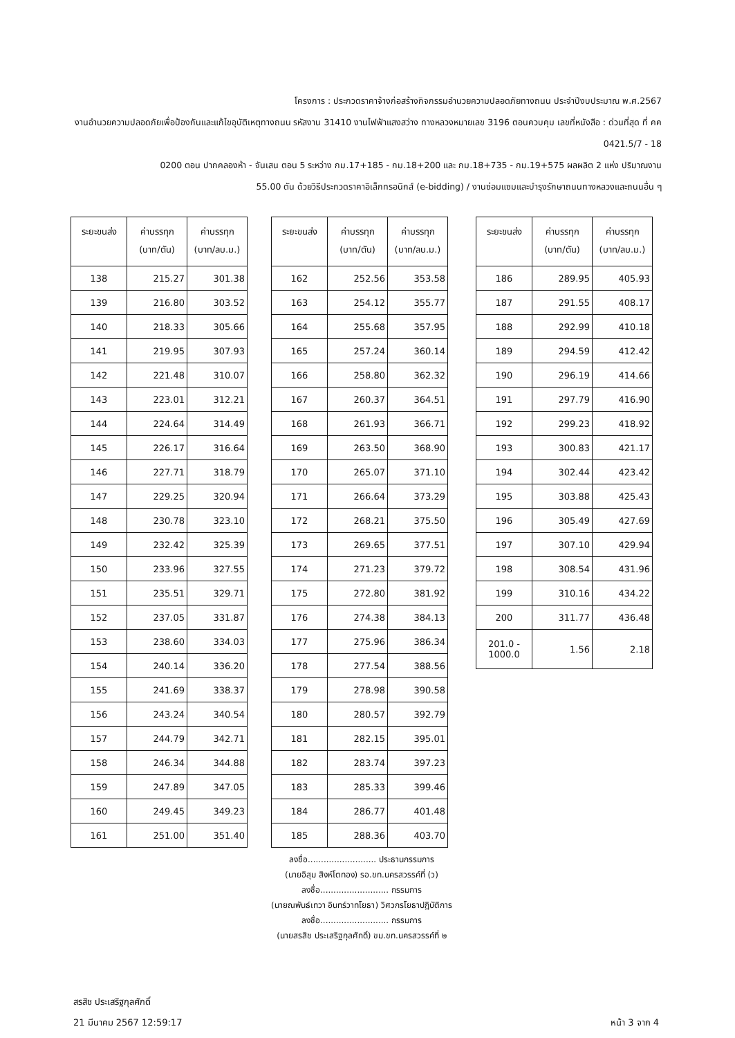โครงการ : ประกวดราคาจ้างก่อสร้างกิจกรรมอำนวยความปลอดภัยทางถนน ประจำปีงบประมาณ พ.ศ.2567
งานอำนวยความปลอดภัยเพื่อป้องกันและแก้ไขอุบัติเหตุทางถนน รหัสงาน 31410 งานไฟฟ้าแสงสว่าง ทางหลวงหมายเลข 3196 ตอนควบคุม เลขที่หนังสือ : ด่วนที่สุด ที่ คค 0421.5/7 - 18
0200 ตอน ปากคลองห้า - จันเสน ตอน 5 ระหว่าง กม.17+185 - กม.18+200 และ กม.18+735 - กม.19+575 ผลผลิต 2 แห่ง ปริมาณงาน
55.00 ตัน ด้วยวิธีประกวดราคาอิเล็กทรอนิกส์ (e-bidding) / งานซ่อมแซมและบำรุงรักษาถนนทางหลวงและถนนอื่น ๆ
| ระยะขนส่ง | ค่าบรรทุก (บาท/ตัน) | ค่าบรรทุก (บาท/ลบ.ม.) |
| --- | --- | --- |
| 138 | 215.27 | 301.38 |
| 139 | 216.80 | 303.52 |
| 140 | 218.33 | 305.66 |
| 141 | 219.95 | 307.93 |
| 142 | 221.48 | 310.07 |
| 143 | 223.01 | 312.21 |
| 144 | 224.64 | 314.49 |
| 145 | 226.17 | 316.64 |
| 146 | 227.71 | 318.79 |
| 147 | 229.25 | 320.94 |
| 148 | 230.78 | 323.10 |
| 149 | 232.42 | 325.39 |
| 150 | 233.96 | 327.55 |
| 151 | 235.51 | 329.71 |
| 152 | 237.05 | 331.87 |
| 153 | 238.60 | 334.03 |
| 154 | 240.14 | 336.20 |
| 155 | 241.69 | 338.37 |
| 156 | 243.24 | 340.54 |
| 157 | 244.79 | 342.71 |
| 158 | 246.34 | 344.88 |
| 159 | 247.89 | 347.05 |
| 160 | 249.45 | 349.23 |
| 161 | 251.00 | 351.40 |
| ระยะขนส่ง | ค่าบรรทุก (บาท/ตัน) | ค่าบรรทุก (บาท/ลบ.ม.) |
| --- | --- | --- |
| 162 | 252.56 | 353.58 |
| 163 | 254.12 | 355.77 |
| 164 | 255.68 | 357.95 |
| 165 | 257.24 | 360.14 |
| 166 | 258.80 | 362.32 |
| 167 | 260.37 | 364.51 |
| 168 | 261.93 | 366.71 |
| 169 | 263.50 | 368.90 |
| 170 | 265.07 | 371.10 |
| 171 | 266.64 | 373.29 |
| 172 | 268.21 | 375.50 |
| 173 | 269.65 | 377.51 |
| 174 | 271.23 | 379.72 |
| 175 | 272.80 | 381.92 |
| 176 | 274.38 | 384.13 |
| 177 | 275.96 | 386.34 |
| 178 | 277.54 | 388.56 |
| 179 | 278.98 | 390.58 |
| 180 | 280.57 | 392.79 |
| 181 | 282.15 | 395.01 |
| 182 | 283.74 | 397.23 |
| 183 | 285.33 | 399.46 |
| 184 | 286.77 | 401.48 |
| 185 | 288.36 | 403.70 |
ลงชื่อ.......................... ประธานกรรมการ
(นายอิสุม สิงห์โตทอง) รอ.ขท.นครสวรรค์ที่ (ว)
ลงชื่อ.......................... กรรมการ
(นายณพันธ์เทวา อินทร์วาทโยธา) วิศวกรโยธาปฏิบัติการ
ลงชื่อ.......................... กรรมการ
(นายสรสิช ประเสริฐกุลศักดิ์) ขม.ขท.นครสวรรค์ที่ ๒
| ระยะขนส่ง | ค่าบรรทุก (บาท/ตัน) | ค่าบรรทุก (บาท/ลบ.ม.) |
| --- | --- | --- |
| 186 | 289.95 | 405.93 |
| 187 | 291.55 | 408.17 |
| 188 | 292.99 | 410.18 |
| 189 | 294.59 | 412.42 |
| 190 | 296.19 | 414.66 |
| 191 | 297.79 | 416.90 |
| 192 | 299.23 | 418.92 |
| 193 | 300.83 | 421.17 |
| 194 | 302.44 | 423.42 |
| 195 | 303.88 | 425.43 |
| 196 | 305.49 | 427.69 |
| 197 | 307.10 | 429.94 |
| 198 | 308.54 | 431.96 |
| 199 | 310.16 | 434.22 |
| 200 | 311.77 | 436.48 |
| 201.0 - 1000.0 | 1.56 | 2.18 |
สรสิช ประเสริฐกุลศักดิ์
21 มีนาคม 2567 12:59:17
หน้า 3 จาก 4